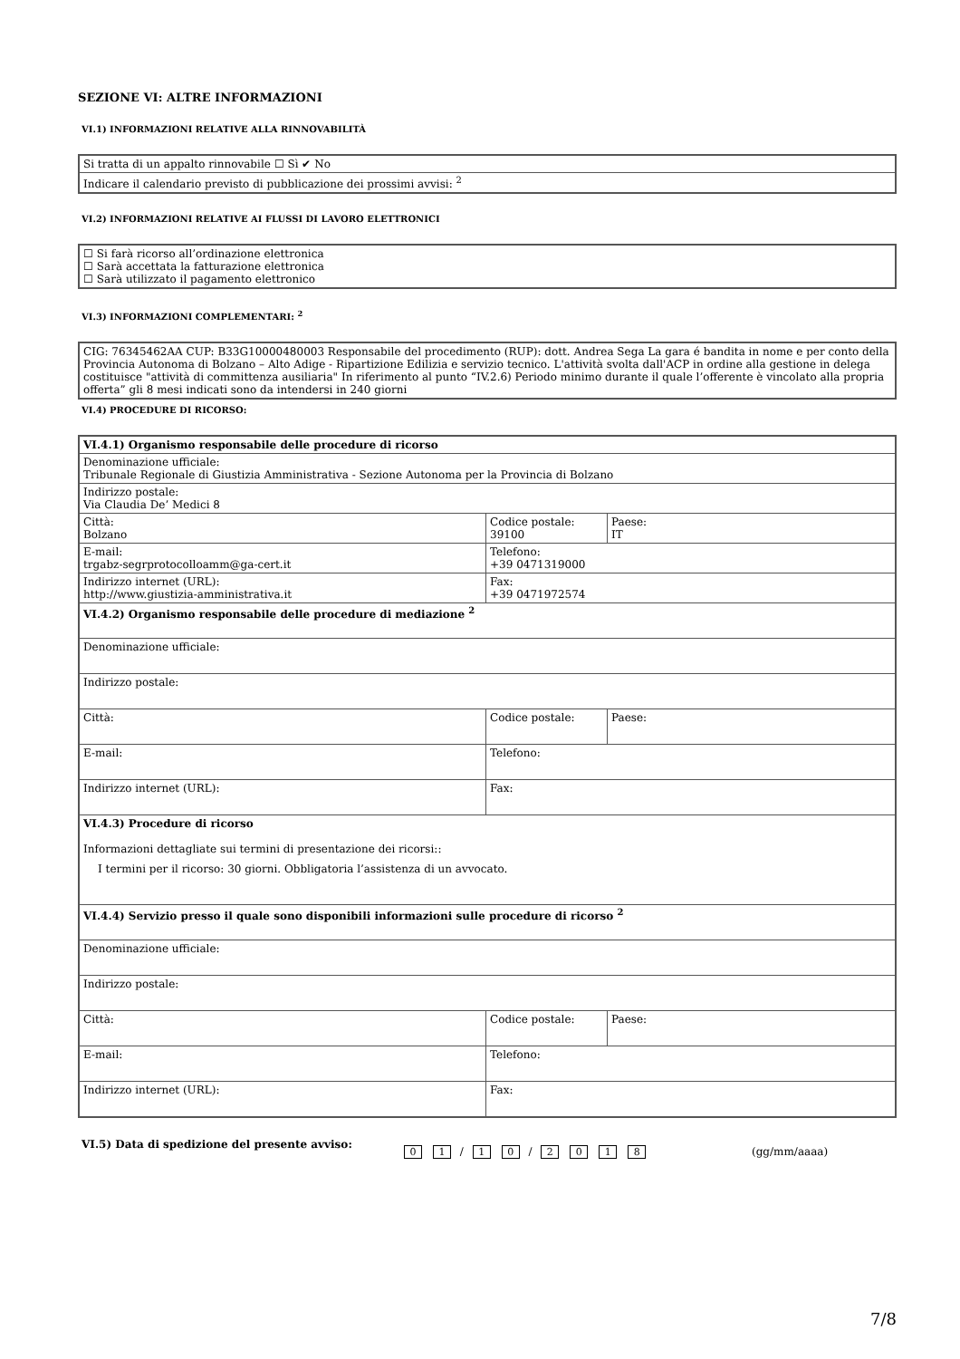SEZIONE VI: ALTRE INFORMAZIONI
VI.1) INFORMAZIONI RELATIVE ALLA RINNOVABILITÀ
| Si tratta di un appalto rinnovabile ☐ Sì ✔ No |
| Indicare il calendario previsto di pubblicazione dei prossimi avvisi: <sup>2</sup> |
VI.2) INFORMAZIONI RELATIVE AI FLUSSI DI LAVORO ELETTRONICI
| ☐ Si farà ricorso all’ordinazione elettronica ☐ Sarà accettata la fatturazione elettronica ☐ Sarà utilizzato il pagamento elettronico |
VI.3) INFORMAZIONI COMPLEMENTARI: <sup>2</sup>
| CIG: 76345462AA CUP: B33G10000480003 Responsabile del procedimento (RUP): dott. Andrea Sega La gara é bandita in nome e per conto della Provincia Autonoma di Bolzano – Alto Adige - Ripartizione Edilizia e servizio tecnico. L'attività svolta dall'ACP in ordine alla gestione in delega costituisce "attività di committenza ausiliaria" In riferimento al punto “IV.2.6) Periodo minimo durante il quale l’offerente è vincolato alla propria offerta” gli 8 mesi indicati sono da intendersi in 240 giorni |
VI.4) PROCEDURE DI RICORSO:
| VI.4.1) Organismo responsabile delle procedure di ricorso | | |
| Denominazione ufficiale: Tribunale Regionale di Giustizia Amministrativa - Sezione Autonoma per la Provincia di Bolzano | | |
| Indirizzo postale: Via Claudia De’ Medici 8 | | |
| Città: Bolzano | Codice postale: 39100 | Paese: IT |
| E-mail: trgabz-segrprotocolloamm@ga-cert.it | Telefono: +39 0471319000 | |
| Indirizzo internet (URL): http://www.giustizia-amministrativa.it | Fax: +39 0471972574 | |
| VI.4.2) Organismo responsabile delle procedure di mediazione <sup>2</sup> | | |
| Denominazione ufficiale: | | |
| Indirizzo postale: | | |
| Città: | Codice postale: | Paese: |
| E-mail: | Telefono: | |
| Indirizzo internet (URL): | Fax: | |
| VI.4.3) Procedure di ricorso Informazioni dettagliate sui termini di presentazione dei ricorsi:: I termini per il ricorso: 30 giorni. Obbligatoria l’assistenza di un avvocato. | | |
| VI.4.4) Servizio presso il quale sono disponibili informazioni sulle procedure di ricorso <sup>2</sup> | | |
| Denominazione ufficiale: | | |
| Indirizzo postale: | | |
| Città: | Codice postale: | Paese: |
| E-mail: | Telefono: | |
| Indirizzo internet (URL): | Fax: | |
VI.5) Data di spedizione del presente avviso: 0 1 / 1 0 / 2018 (gg/mm/aaaa)
7/8